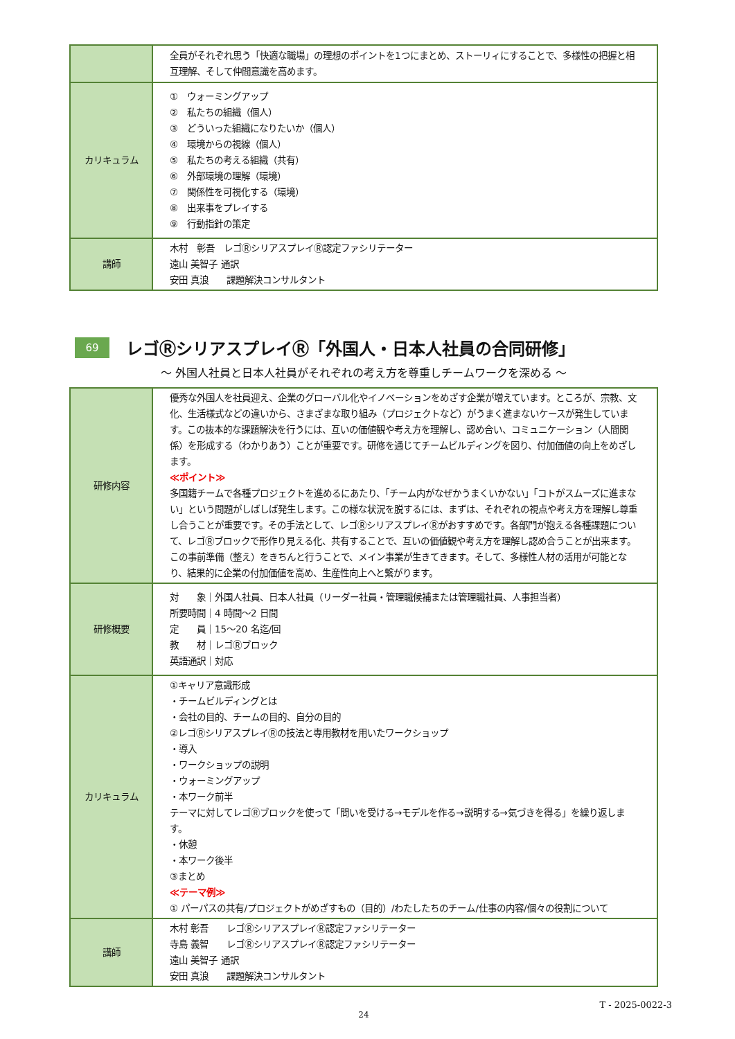| | 全員がそれぞれ思う「快適な職場」の理想のポイントを1つにまとめ、ストーリィにすることで、多様性の把握と相互理解、そして仲間意識を高めます。 |
| カリキュラム | ① ウォーミングアップ ② 私たちの組織（個人） ③ どういった組織になりたいか（個人） ④ 環境からの視線（個人） ⑤ 私たちの考える組織（共有） ⑥ 外部環境の理解（環境） ⑦ 関係性を可視化する（環境） ⑧ 出来事をプレイする ⑨ 行動指針の策定 |
| 講師 | 木村 彰吾 レゴⓇシリアスプレイⓇ認定ファシリテーター 遠山 美智子 通訳 安田 真浪 課題解決コンサルタント |
69
レゴⓇシリアスプレイⓇ「外国人・日本人社員の合同研修」
～ 外国人社員と日本人社員がそれぞれの考え方を尊重しチームワークを深める ～
| 研修内容 | 優秀な外国人を社員迎え、企業のグローバル化やイノベーションをめざす企業が増えています。ところが、宗教、文化、生活様式などの違いから、さまざまな取り組み（プロジェクトなど）がうまく進まないケースが発生しています。この抜本的な課題解決を行うには、互いの価値観や考え方を理解し、認め合い、コミュニケーション（人間関係）を形成する（わかりあう）ことが重要です。研修を通じてチームビルディングを図り、付加価値の向上をめざします。 ≪ポイント≫ 多国籍チームで各種プロジェクトを進めるにあたり、「チーム内がなぜかうまくいかない」「コトがスムーズに進まない」という問題がしばしば発生します。この様な状況を脱するには、まずは、それぞれの視点や考え方を理解し尊重し合うことが重要です。その手法として、レゴⓇシリアスプレイⓇがおすすめです。各部門が抱える各種課題について、レゴⓇブロックで形作り見える化、共有することで、互いの価値観や考え方を理解し認め合うことが出来ます。この事前準備（整え）をきちんと行うことで、メイン事業が生きてきます。そして、多様性人材の活用が可能となり、結果的に企業の付加価値を高め、生産性向上へと繋がります。 |
| 研修概要 | 対 象｜外国人社員、日本人社員（リーダー社員・管理職候補または管理職社員、人事担当者） 所要時間｜4 時間～2 日間 定 員｜15～20 名迄/回 教 材｜レゴⓇブロック 英語通訳｜対応 |
| カリキュラム | ①キャリア意識形成 ・チームビルディングとは ・会社の目的、チームの目的、自分の目的 ②レゴⓇシリアスプレイⓇの技法と専用教材を用いたワークショップ ・導入 ・ワークショップの説明 ・ウォーミングアップ ・本ワーク前半 テーマに対してレゴⓇブロックを使って「問いを受ける→モデルを作る→説明する→気づきを得る」を繰り返します。 ・休憩 ・本ワーク後半 ③まとめ ≪テーマ例≫ ① パーパスの共有/プロジェクトがめざすもの（目的）/わたしたちのチーム/仕事の内容/個々の役割について |
| 講師 | 木村 彰吾 レゴⓇシリアスプレイⓇ認定ファシリテーター 寺島 義智 レゴⓇシリアスプレイⓇ認定ファシリテーター 遠山 美智子 通訳 安田 真浪 課題解決コンサルタント |
T - 2025-0022-3
24